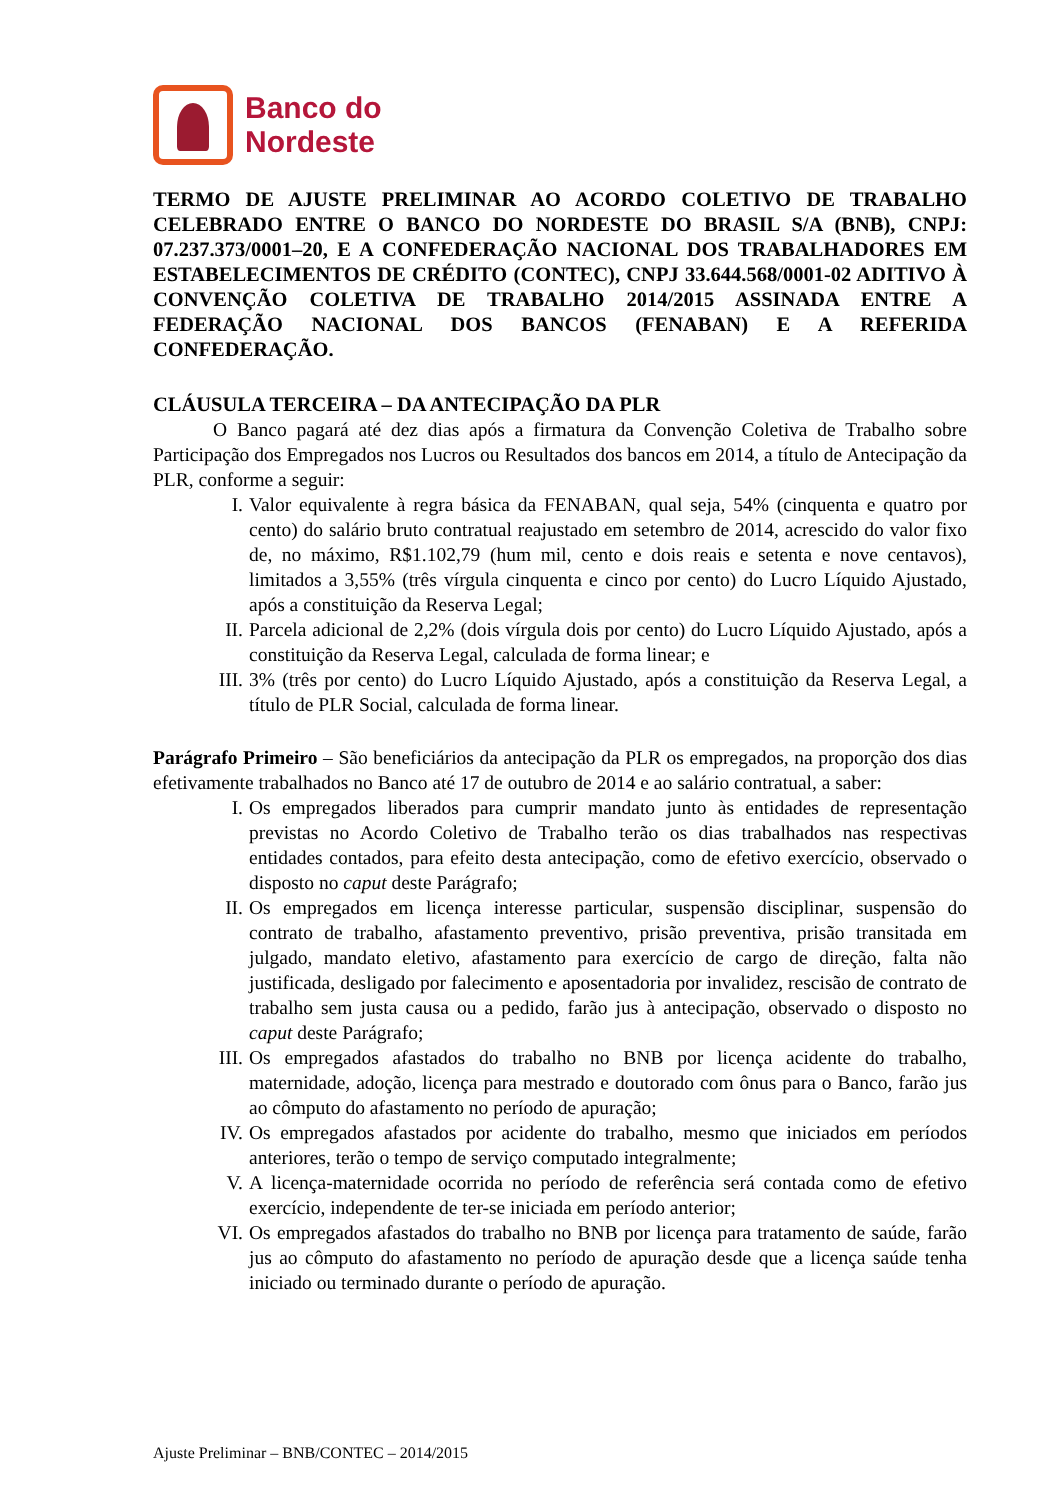Banco do
Nordeste
TERMO DE AJUSTE PRELIMINAR AO ACORDO COLETIVO DE TRABALHO CELEBRADO ENTRE O BANCO DO NORDESTE DO BRASIL S/A (BNB), CNPJ: 07.237.373/0001–20, E A CONFEDERAÇÃO NACIONAL DOS TRABALHADORES EM ESTABELECIMENTOS DE CRÉDITO (CONTEC), CNPJ 33.644.568/0001-02 ADITIVO À CONVENÇÃO COLETIVA DE TRABALHO 2014/2015 ASSINADA ENTRE A FEDERAÇÃO NACIONAL DOS BANCOS (FENABAN) E A REFERIDA CONFEDERAÇÃO.
CLÁUSULA TERCEIRA – DA ANTECIPAÇÃO DA PLR
O Banco pagará até dez dias após a firmatura da Convenção Coletiva de Trabalho sobre Participação dos Empregados nos Lucros ou Resultados dos bancos em 2014, a título de Antecipação da PLR, conforme a seguir:
I. Valor equivalente à regra básica da FENABAN, qual seja, 54% (cinquenta e quatro por cento) do salário bruto contratual reajustado em setembro de 2014, acrescido do valor fixo de, no máximo, R$1.102,79 (hum mil, cento e dois reais e setenta e nove centavos), limitados a 3,55% (três vírgula cinquenta e cinco por cento) do Lucro Líquido Ajustado, após a constituição da Reserva Legal;
II. Parcela adicional de 2,2% (dois vírgula dois por cento) do Lucro Líquido Ajustado, após a constituição da Reserva Legal, calculada de forma linear; e
III. 3% (três por cento) do Lucro Líquido Ajustado, após a constituição da Reserva Legal, a título de PLR Social, calculada de forma linear.
Parágrafo Primeiro – São beneficiários da antecipação da PLR os empregados, na proporção dos dias efetivamente trabalhados no Banco até 17 de outubro de 2014 e ao salário contratual, a saber:
I. Os empregados liberados para cumprir mandato junto às entidades de representação previstas no Acordo Coletivo de Trabalho terão os dias trabalhados nas respectivas entidades contados, para efeito desta antecipação, como de efetivo exercício, observado o disposto no caput deste Parágrafo;
II. Os empregados em licença interesse particular, suspensão disciplinar, suspensão do contrato de trabalho, afastamento preventivo, prisão preventiva, prisão transitada em julgado, mandato eletivo, afastamento para exercício de cargo de direção, falta não justificada, desligado por falecimento e aposentadoria por invalidez, rescisão de contrato de trabalho sem justa causa ou a pedido, farão jus à antecipação, observado o disposto no caput deste Parágrafo;
III. Os empregados afastados do trabalho no BNB por licença acidente do trabalho, maternidade, adoção, licença para mestrado e doutorado com ônus para o Banco, farão jus ao cômputo do afastamento no período de apuração;
IV. Os empregados afastados por acidente do trabalho, mesmo que iniciados em períodos anteriores, terão o tempo de serviço computado integralmente;
V. A licença-maternidade ocorrida no período de referência será contada como de efetivo exercício, independente de ter-se iniciada em período anterior;
VI. Os empregados afastados do trabalho no BNB por licença para tratamento de saúde, farão jus ao cômputo do afastamento no período de apuração desde que a licença saúde tenha iniciado ou terminado durante o período de apuração.
Ajuste Preliminar – BNB/CONTEC – 2014/2015